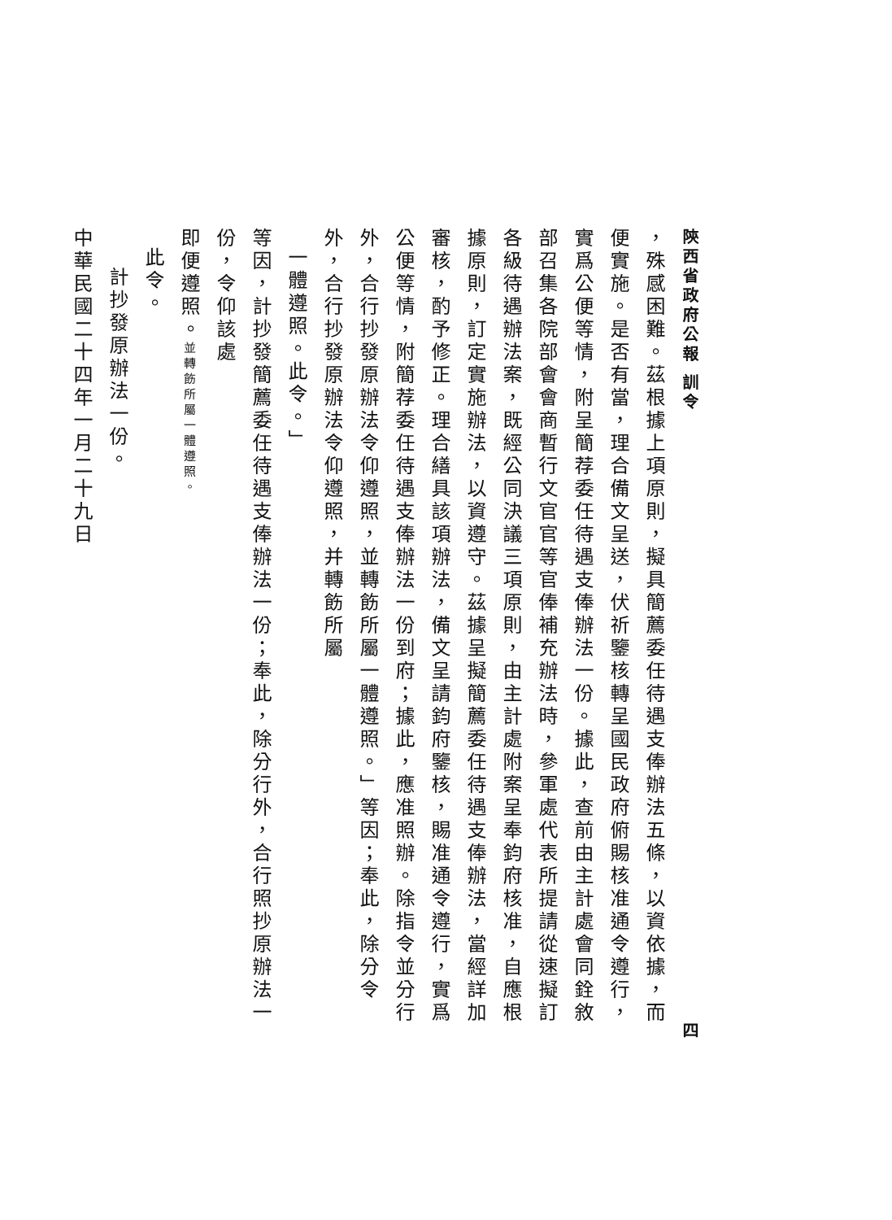陝西省政府公報 訓令 四
，殊感困難。茲根據上項原則，擬具簡薦委任待遇支俸辦法五條，以資依據，而便實施。是否有當，理合備文呈送，伏祈鑒核轉呈國民政府俯賜核准通令遵行，實爲公便等情，附呈簡荐委任待遇支俸辦法一份。據此，查前由主計處會同銓敘部召集各院部會會商暫行文官官等官俸補充辦法時，參軍處代表所提請從速擬訂各級待遇辦法案，既經公同決議三項原則，由主計處附案呈奉鈞府核准，自應根據原則，訂定實施辦法，以資遵守。茲據呈擬簡薦委任待遇支俸辦法，當經詳加審核，酌予修正。理合繕具該項辦法，備文呈請鈞府鑒核，賜准通令遵行，實爲公便等情，附簡荐委任待遇支俸辦法一份到府；據此，應准照辦。除指令並分行外，合行抄發原辦法令仰遵照，並轉飭所屬一體遵照。」等因；奉此，除分令外，合行抄發原辦法令仰遵照，并轉飭所屬
一體遵照。此令。」
等因，計抄發簡薦委任待遇支俸辦法一份；奉此，除分行外，合行照抄原辦法一份，令仰該處
即便遵照。並轉飭所屬一體遵照。
此令。
計抄發原辦法一份。
中華民國二十四年一月二十九日